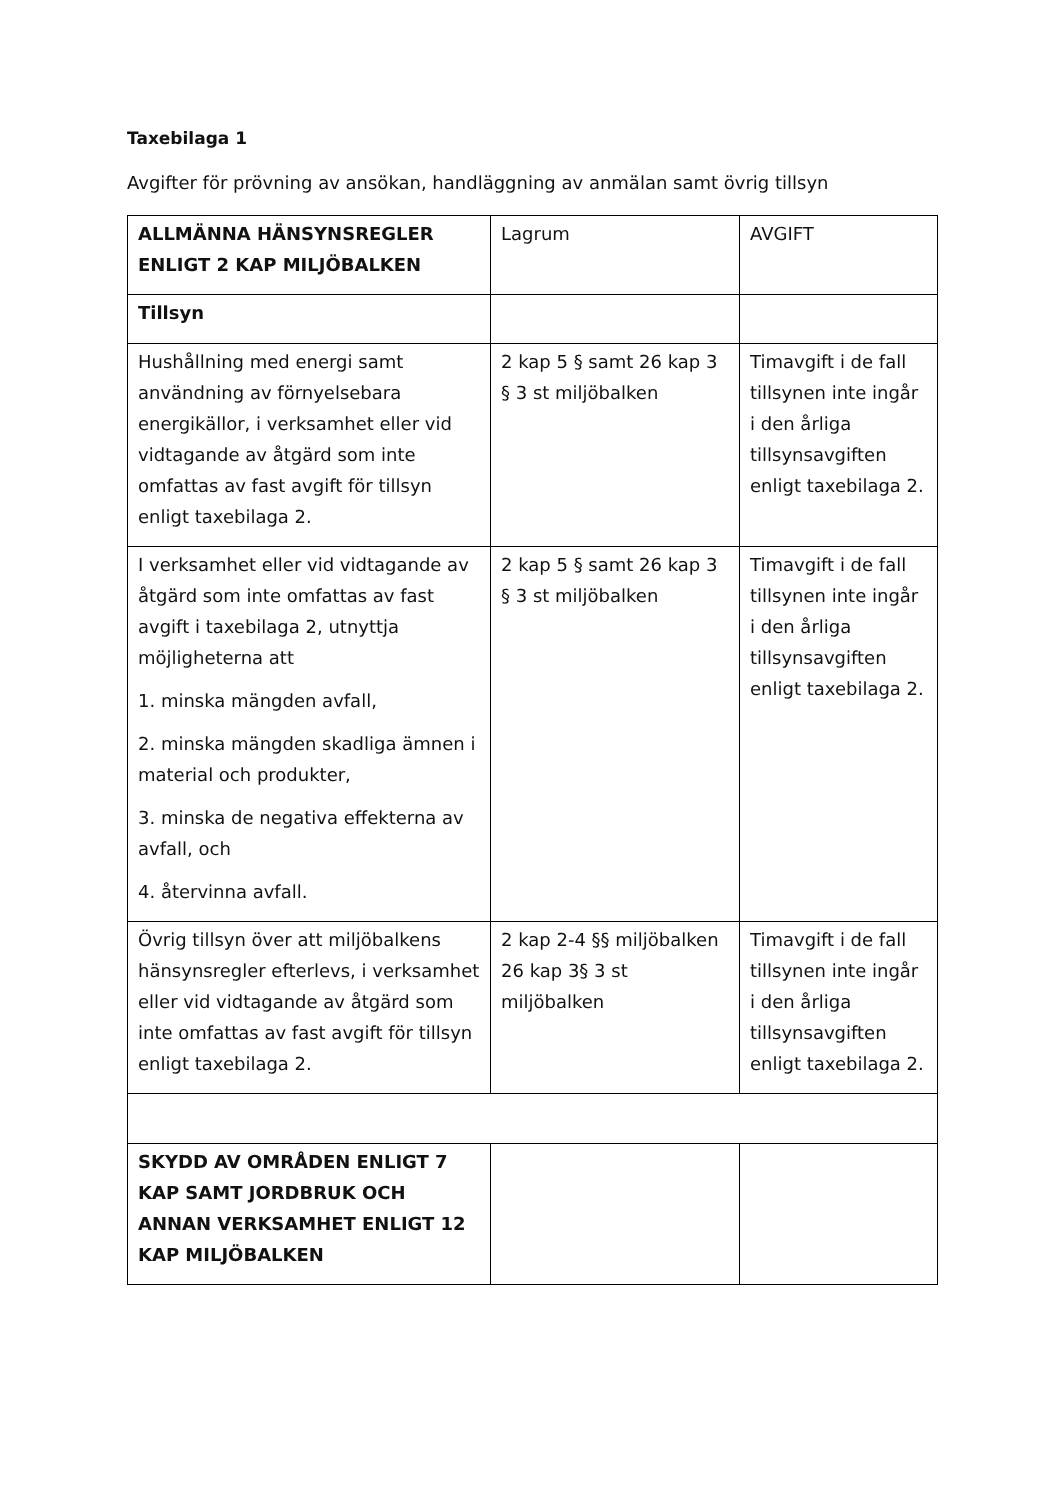Taxebilaga 1
Avgifter för prövning av ansökan, handläggning av anmälan samt övrig tillsyn
| ALLMÄNNA HÄNSYNSREGLER ENLIGT 2 KAP MILJÖBALKEN | Lagrum | AVGIFT |
| Tillsyn | | |
| Hushållning med energi samt användning av förnyelsebara energikällor, i verksamhet eller vid vidtagande av åtgärd som inte omfattas av fast avgift för tillsyn enligt taxebilaga 2. | 2 kap 5 § samt 26 kap 3 § 3 st miljöbalken | Timavgift i de fall tillsynen inte ingår i den årliga tillsynsavgiften enligt taxebilaga 2. |
| I verksamhet eller vid vidtagande av åtgärd som inte omfattas av fast avgift i taxebilaga 2, utnyttja möjligheterna att 1. minska mängden avfall, 2. minska mängden skadliga ämnen i material och produkter, 3. minska de negativa effekterna av avfall, och 4. återvinna avfall. | 2 kap 5 § samt 26 kap 3 § 3 st miljöbalken | Timavgift i de fall tillsynen inte ingår i den årliga tillsynsavgiften enligt taxebilaga 2. |
| Övrig tillsyn över att miljöbalkens hänsynsregler efterlevs, i verksamhet eller vid vidtagande av åtgärd som inte omfattas av fast avgift för tillsyn enligt taxebilaga 2. | 2 kap 2-4 §§ miljöbalken 26 kap 3§ 3 st miljöbalken | Timavgift i de fall tillsynen inte ingår i den årliga tillsynsavgiften enligt taxebilaga 2. |
| SKYDD AV OMRÅDEN ENLIGT 7 KAP SAMT JORDBRUK OCH ANNAN VERKSAMHET ENLIGT 12 KAP MILJÖBALKEN | | |